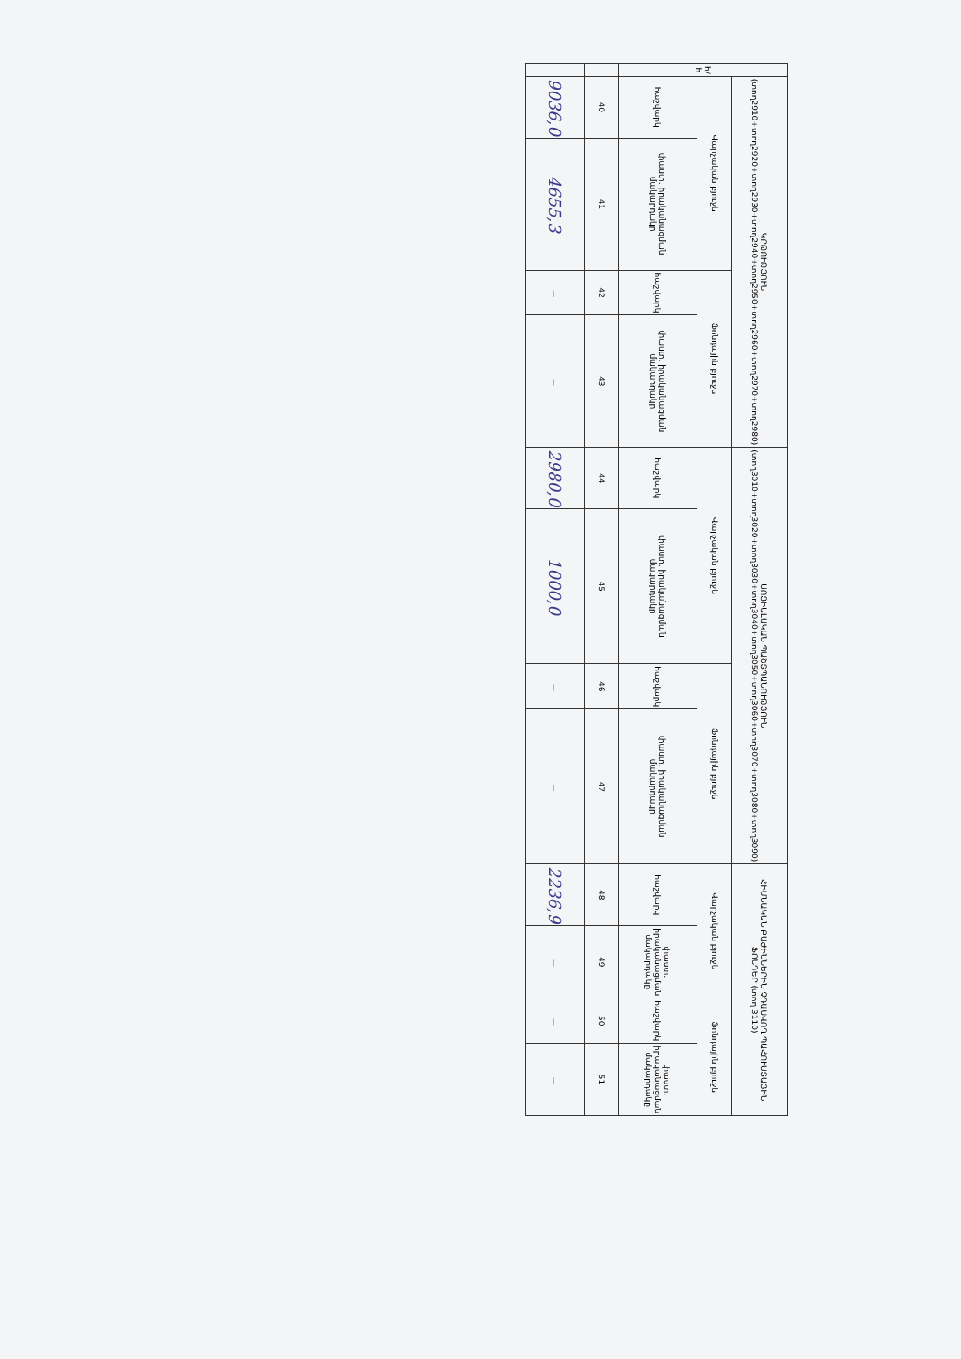| հ/հ | ԿՐԹՈՒԹՅՈՒՆ (տող2910+տող2920+տող2930+տող2940+տող2950+տող2960+տող2970+տող2980) | | | | ՍՈՑԻԱԼԱԿԱՆ ՊԱՇՏՊԱՆՈՒԹՅՈՒՆ (տող3010+տող3020+տող3030+տող3040+տող3050+տող3060+տող3070+տող3080+տող3090) | | | | ՀԻՄՆԱԿԱՆ ԲԱԺԻՆՆԵՐԻՆ ՉԴԱՍՎՈՂ ՊԱՀՈՒՍՏԱՅԻՆ ՖՈՆԴԵՐ (տող 3110) | | | |
| --- | --- | --- | --- | --- | --- | --- | --- | --- | --- | --- | --- | --- |
| | Վարչական բյուջե | | Ֆոնդային բյուջե | | Վարչական բյուջե | | Ֆոնդային բյուջե | | Վարչական բյուջե | | Ֆոնդային բյուջե | |
| | հաշվարկ | փաստ. իրականացման մակարդակը | հաշվարկ | փաստ. իրականացման մակարդակը | հաշվարկ | փաստ. իրականացման մակարդակը | հաշվարկ | փաստ. իրականացման մակարդակը | հաշվարկ | փաստ. իրականացման մակարդակը | հաշվարկ | փաստ. իրականացման մակարդակը |
| | 40 | 41 | 42 | 43 | 44 | 45 | 46 | 47 | 48 | 49 | 50 | 51 |
| | 9036,0 | 4655,3 | – | – | 2980,0 | 1000,0 | – | – | 2236,9 | – | – | – |